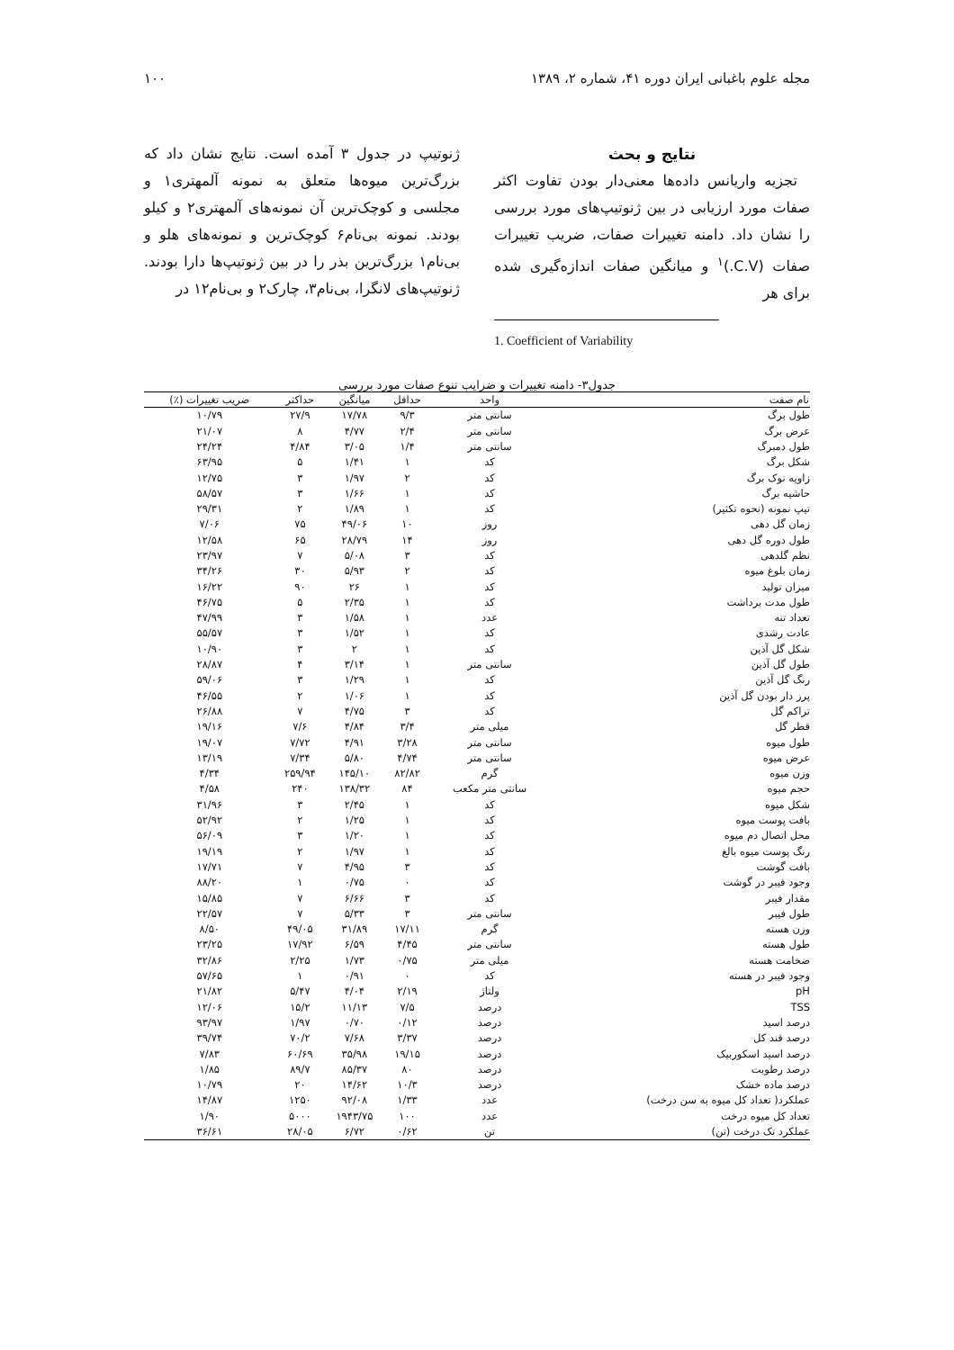مجله علوم باغبانی ایران دوره ۴۱، شماره ۲، ۱۳۸۹ ۱۰۰
نتایج و بحث
تجزیه واریانس داده‌ها معنی‌دار بودن تفاوت اکثر صفات مورد ارزیابی در بین ژنوتیپ‌های مورد بررسی را نشان داد. دامنه تغییرات صفات، ضریب تغییرات صفات (C.V.)<sup>۱</sup> و میانگین صفات اندازه‌گیری شده برای هر
1. Coefficient of Variability
ژنوتیپ در جدول ۳ آمده است. نتایج نشان داد که بزرگ‌ترین میوه‌ها متعلق به نمونه آلمهتری۱ و مجلسی و کوچک‌ترین آن نمونه‌های آلمهتری۲ و کیلو بودند. نمونه بی‌نام۶ کوچک‌ترین و نمونه‌های هلو و بی‌نام۱ بزرگ‌ترین بذر را در بین ژنوتیپ‌ها دارا بودند. ژنوتیپ‌های لانگرا، بی‌نام۳، چارک۲ و بی‌نام۱۲ در
جدول۳- دامنه تغییرات و ضرایب تنوع صفات مورد بررسی
| نام صفت | واحد | حداقل | میانگین | حداکثر | ضریب تغییرات (٪) |
| --- | --- | --- | --- | --- | --- |
| طول برگ | سانتی متر | ۹/۳ | ۱۷/۷۸ | ۲۷/۹ | ۱۰/۷۹ |
| عرض برگ | سانتی متر | ۲/۴ | ۴/۷۷ | ۸ | ۲۱/۰۷ |
| طول دمبرگ | سانتی متر | ۱/۴ | ۳/۰۵ | ۴/۸۴ | ۲۴/۲۴ |
| شکل برگ | کد | ۱ | ۱/۴۱ | ۵ | ۶۳/۹۵ |
| زاویه نوک برگ | کد | ۲ | ۱/۹۷ | ۳ | ۱۲/۷۵ |
| حاشیه برگ | کد | ۱ | ۱/۶۶ | ۳ | ۵۸/۵۷ |
| تیپ نمونه (نحوه تکثیر) | کد | ۱ | ۱/۸۹ | ۲ | ۲۹/۳۱ |
| زمان گل دهی | روز | ۱۰ | ۴۹/۰۶ | ۷۵ | ۷/۰۶ |
| طول دوره گل دهی | روز | ۱۴ | ۲۸/۷۹ | ۶۵ | ۱۲/۵۸ |
| نظم گلدهی | کد | ۳ | ۵/۰۸ | ۷ | ۲۳/۹۷ |
| زمان بلوغ میوه | کد | ۲ | ۵/۹۳ | ۳۰ | ۳۴/۲۶ |
| میزان تولید | کد | ۱ | ۲۶ | ۹۰ | ۱۶/۲۲ |
| طول مدت برداشت | کد | ۱ | ۲/۳۵ | ۵ | ۴۶/۷۵ |
| تعداد تنه | عدد | ۱ | ۱/۵۸ | ۳ | ۴۷/۹۹ |
| عادت رشدی | کد | ۱ | ۱/۵۲ | ۳ | ۵۵/۵۷ |
| شکل گل آذین | کد | ۱ | ۲ | ۳ | ۱۰/۹۰ |
| طول گل آذین | سانتی متر | ۱ | ۳/۱۴ | ۴ | ۲۸/۸۷ |
| رنگ گل آذین | کد | ۱ | ۱/۲۹ | ۳ | ۵۹/۰۶ |
| پرز دار بودن گل آذین | کد | ۱ | ۱/۰۶ | ۲ | ۴۶/۵۵ |
| تراکم گل | کد | ۳ | ۴/۷۵ | ۷ | ۲۶/۸۸ |
| قطر گل | میلی متر | ۳/۴ | ۴/۸۴ | ۷/۶ | ۱۹/۱۶ |
| طول میوه | سانتی متر | ۳/۲۸ | ۴/۹۱ | ۷/۷۲ | ۱۹/۰۷ |
| عرض میوه | سانتی متر | ۴/۷۴ | ۵/۸۰ | ۷/۳۴ | ۱۳/۱۹ |
| وزن میوه | گرم | ۸۲/۸۲ | ۱۴۵/۱۰ | ۲۵۹/۹۴ | ۴/۳۴ |
| حجم میوه | سانتی متر مکعب | ۸۴ | ۱۳۸/۳۲ | ۲۴۰ | ۴/۵۸ |
| شکل میوه | کد | ۱ | ۲/۴۵ | ۳ | ۳۱/۹۶ |
| بافت پوست میوه | کد | ۱ | ۱/۲۵ | ۲ | ۵۲/۹۲ |
| محل اتصال دم میوه | کد | ۱ | ۱/۲۰ | ۳ | ۵۶/۰۹ |
| رنگ پوست میوه بالغ | کد | ۱ | ۱/۹۷ | ۲ | ۱۹/۱۹ |
| بافت گوشت | کد | ۳ | ۴/۹۵ | ۷ | ۱۷/۷۱ |
| وجود فیبر در گوشت | کد | ۰ | ۰/۷۵ | ۱ | ۸۸/۲۰ |
| مقدار فیبر | کد | ۳ | ۶/۶۶ | ۷ | ۱۵/۸۵ |
| طول فیبر | سانتی متر | ۳ | ۵/۳۳ | ۷ | ۲۲/۵۷ |
| وزن هسته | گرم | ۱۷/۱۱ | ۳۱/۸۹ | ۴۹/۰۵ | ۸/۵۰ |
| طول هسته | سانتی متر | ۴/۴۵ | ۶/۵۹ | ۱۷/۹۲ | ۲۳/۲۵ |
| ضخامت هسته | میلی متر | ۰/۷۵ | ۱/۷۳ | ۲/۲۵ | ۳۲/۸۶ |
| وجود فیبر در هسته | کد | ۰ | ۰/۹۱ | ۱ | ۵۷/۶۵ |
| pH | ولتاژ | ۲/۱۹ | ۴/۰۴ | ۵/۴۷ | ۲۱/۸۲ |
| TSS | درصد | ۷/۵ | ۱۱/۱۳ | ۱۵/۲ | ۱۲/۰۶ |
| درصد اسید | درصد | ۰/۱۲ | ۰/۷۰ | ۱/۹۷ | ۹۳/۹۷ |
| درصد قند کل | درصد | ۳/۳۷ | ۷/۶۸ | ۷۰/۲ | ۳۹/۷۴ |
| درصد اسید اسکوربیک | درصد | ۱۹/۱۵ | ۳۵/۹۸ | ۶۰/۶۹ | ۷/۸۳ |
| درصد رطوبت | درصد | ۸۰ | ۸۵/۳۷ | ۸۹/۷ | ۱/۸۵ |
| درصد ماده خشک | درصد | ۱۰/۳ | ۱۴/۶۲ | ۲۰ | ۱۰/۷۹ |
| عملکرد( تعداد کل میوه به سن درخت) | عدد | ۱/۳۳ | ۹۲/۰۸ | ۱۲۵۰ | ۱۴/۸۷ |
| تعداد کل میوه درخت | عدد | ۱۰۰ | ۱۹۴۳/۷۵ | ۵۰۰۰ | ۱/۹۰ |
| عملکرد تک درخت (تن) | تن | ۰/۶۲ | ۶/۷۲ | ۲۸/۰۵ | ۳۶/۶۱ |